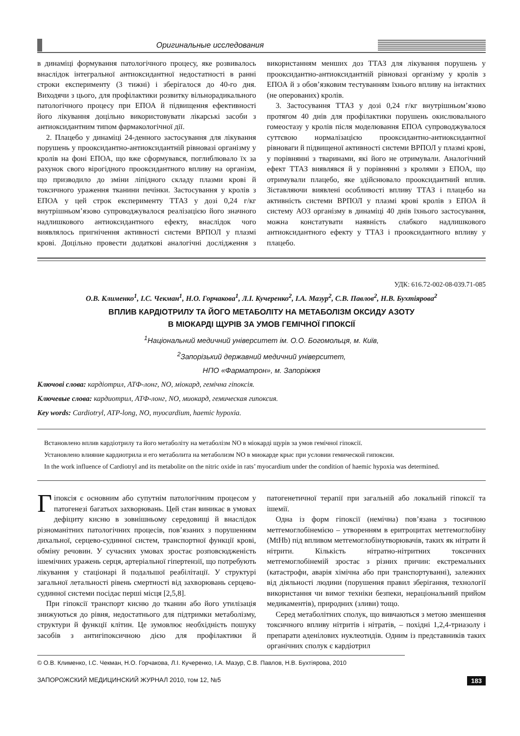Оригинальные исследования
в динаміці формування патологічного процесу, яке розвивалось внаслідок інтегральної антиоксидантної недостатності в ранні строки експерименту (3 тижні) і зберігалося до 40-го дня. Виходячи з цього, для профілактики розвитку вільнорадикального патологічного процесу при ЕПОА й підвищення ефективності його лікування доцільно використовувати лікарські засоби з антиоксидантним типом фармакологічної дії.
2. Плацебо у динаміці 24-денного застосування для лікування порушень у прооксидантно-антиоксидантній рівновазі організму у кролів на фоні ЕПОА, що вже сформувався, поглиблювало їх за рахунок свого вірогідного прооксидантного впливу на організм, що призводило до зміни ліпідного складу плазми крові й токсичного ураження тканини печінки. Застосування у кролів з ЕПОА у цей строк експерименту ТТАЗ у дозі 0,24 г/кг внутрішньом’язово супроводжувалося реалізацією його значного надлишкового антиоксидантного ефекту, внаслідок чого виявлялось пригнічення активності системи ВРПОЛ у плазмі крові. Доцільно провести додаткові аналогічні дослідження з використанням менших доз ТТАЗ для лікування порушень у прооксидантно-антиоксидантній рівновазі організму у кролів з ЕПОА й з обов’язковим тестуванням їхнього впливу на інтактних (не оперованих) кролів.
3. Застосування ТТАЗ у дозі 0,24 г/кг внутрішньом’язово протягом 40 днів для профілактики порушень окислювального гомеостазу у кролів після моделювання ЕПОА супроводжувалося суттєвою нормалізацією прооксидантно-антиоксидантної рівноваги й підвищеної активності системи ВРПОЛ у плазмі крові, у порівнянні з тваринами, які його не отримували. Аналогічний ефект ТТАЗ виявлявся й у порівнянні з кролями з ЕПОА, що отримували плацебо, яке здійснювало прооксидантний вплив. Зіставляючи виявлені особливості впливу ТТАЗ і плацебо на активність системи ВРПОЛ у плазмі крові кролів з ЕПОА й систему АОЗ організму в динаміці 40 днів їхнього застосування, можна констатувати наявність слабкого надлишкового антиоксидантного ефекту у ТТАЗ і прооксидантного впливу у плацебо.
УДК: 616.72-002-08-039.71-085
О.В. Клименко<sup>1</sup>, І.С. Чекман<sup>1</sup>, Н.О. Горчакова<sup>1</sup>, Л.І. Кучеренко<sup>2</sup>, І.А. Мазур<sup>2</sup>, С.В. Павлов<sup>2</sup>, Н.В. Бухтіярова<sup>2</sup>
ВПЛИВ КАРДІОТРИЛУ ТА ЙОГО МЕТАБОЛІТУ НА МЕТАБОЛІЗМ ОКСИДУ АЗОТУ
В МІОКАРДІ ЩУРІВ ЗА УМОВ ГЕМІЧНОЇ ГІПОКСІЇ
<sup>1</sup> Національний медичний університет ім. О.О. Богомольця, м. Київ,
<sup>2</sup> Запорізький державний медичний університет,
НПО «Фарматрон», м. Запоріжжя
Ключові слова: кардіотрил, АТФ-лонг, NO, міокард, гемічна гіпоксія.
Ключевые слова: кардиотрил, АТФ-лонг, NO, миокард, гемическая гипоксия.
Key words: Cardiotryl, ATP-long, NO, myocardium, haemic hypoxia.
Встановлено вплив кардіотрилу та його метаболіту на метаболізм NO в міокарді щурів за умов гемічної гіпоксії.
Установлено влияние кардиотрила и его метаболита на метаболизм NO в миокарде крыс при условии гемической гипоксии.
In the work influence of Cardiotryl and its metabolite on the nitric oxide in rats’ myocardium under the condition of haemic hypoxia was determined.
Гіпоксія є основним або супутнім патологічним процесом у патогенезі багатьох захворювань. Цей стан виникає в умовах дефіциту кисню в зовнішньому середовищі й внаслідок різноманітних патологічних процесів, пов’язаних з порушенням дихальної, серцево-судинної систем, транспортної функції крові, обміну речовин. У сучасних умовах зростає розповсюдженість ішемічних уражень серця, артеріальної гіпертензії, що потребують лікування у стаціонарі й подальшої реабілітації. У структурі загальної летальності рівень смертності від захворювань серцево-судинної системи посідає перші місця [2,5,8].
При гіпоксії транспорт кисню до тканин або його утилізація знижуються до рівня, недостатнього для підтримки метаболізму, структури й функції клітин. Це зумовлює необхідність пошуку засобів з антигіпоксичною дією для профілактики й патогенетичної терапії при загальній або локальній гіпоксії та ішемії.
Одна із форм гіпоксії (немічна) пов’язана з тосичною метгемоглобінемією – утворенням в еритроцитах метгемоглобіну (MtHb) під впливом метгемоглобінутворювачів, таких як нітрати й нітрити. Кількість нітратно-нітритних токсичних метгемоглобінемій зростає з різних причин: екстремальних (катастрофи, аварія хімічна або при транспортуванні), залежних від діяльності людини (порушення правил зберігання, технології використання чи вимог техніки безпеки, нераціональний прийом медикаментів), природних (зливи) тощо.
Серед метаболітних сполук, що вивчаються з метою зменшення токсичного впливу нітритів і нітратів, – похідні 1,2,4-триазолу і препарати аденілових нуклеотидів. Одним із представників таких органічних сполук є кардіотрил
© О.В. Клименко, І.С. Чекман, Н.О. Горчакова, Л.І. Кучеренко, І.А. Мазур, С.В. Павлов, Н.В. Бухтіярова, 2010
ЗАПОРОЖСКИЙ МЕДИЦИНСКИЙ ЖУРНАЛ 2010, том 12, №5 183